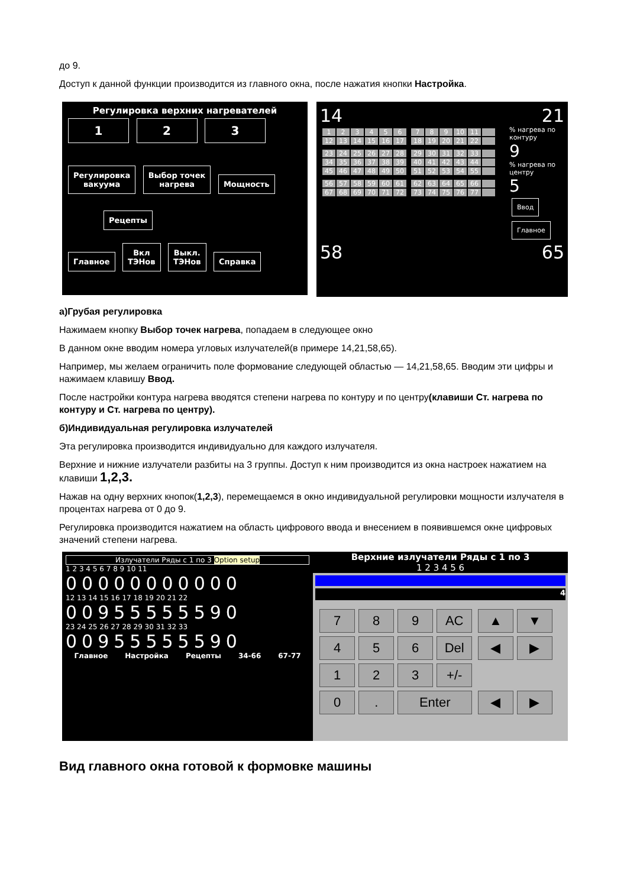до 9.
Доступ к данной функции производится из главного окна, после нажатия кнопки Настройка.
Регулировка верхних нагревателей
1 2 3
Регулировка
вакуума Выбор точек
нагрева Мощность
Рецепты
Главное Вкл
ТЭНов Выкл.
ТЭНов Справка
14 21
123456 12 13 14 15 16 17 789 10 11 18 19 20 21 22
23 24 25 26 27 28 34 35 36 37 38 39 45 46 47 48 49 50
29 30 31 32 33 40 41 42 43 44 51 52 53 54 55
56 57 58 59 60 61 67 68 69 70 71 72
62 63 64 65 66 73 74 75 76 77
% нагрева по контуру
9
% нагрева по центру
5
Ввод
Главное
58 65
а)Грубая регулировка
Нажимаем кнопку Выбор точек нагрева, попадаем в следующее окно
В данном окне вводим номера угловых излучателей(в примере 14,21,58,65).
Например, мы желаем ограничить поле формование следующей областью — 14,21,58,65. Вводим эти цифры и нажимаем клавишу Ввод.
После настройки контура нагрева вводятся степени нагрева по контуру и по центру(клавиши Ст. нагрева по контуру и Ст. нагрева по центру).
б)Индивидуальная регулировка излучателей
Эта регулировка производится индивидуально для каждого излучателя.
Верхние и нижние излучатели разбиты на 3 группы. Доступ к ним производится из окна настроек нажатием на клавиши 1,2,3.
Нажав на одну верхних кнопок(1,2,3), перемещаемся в окно индивидуальной регулировки мощности излучателя в процентах нагрева от 0 до 9.
Регулировка производится нажатием на область цифрового ввода и внесением в появившемся окне цифровых значений степени нагрева.
Излучатели Ряды с 1 по 3 Option setup
1 2 3 4 5 6 7 8 9 10 11
00000000000
12 13 14 15 16 17 18 19 20 21 22
00955555590
23 24 25 26 27 28 29 30 31 32 33
00955555590
Главное Настройка Рецепты 34-66 67-77
Верхние излучатели Ряды с 1 по 3
1 2 3 4 5 6
4
7 8 9 AC ▲ ▼
4 5 6 Del ◀ ▶
1 2 3 +/-
0. Enter ◀ ▶
Вид главного окна готовой к формовке машины